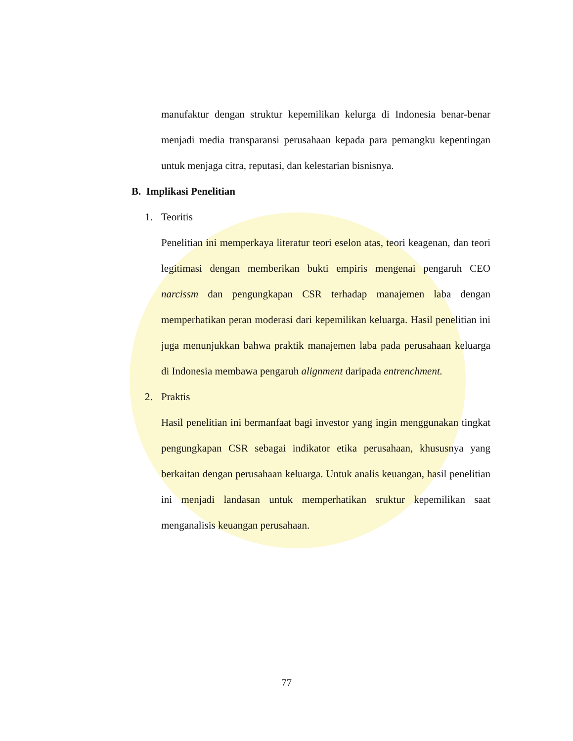manufaktur dengan struktur kepemilikan kelurga di Indonesia benar-benar menjadi media transparansi perusahaan kepada para pemangku kepentingan untuk menjaga citra, reputasi, dan kelestarian bisnisnya.
B. Implikasi Penelitian
1. Teoritis
Penelitian ini memperkaya literatur teori eselon atas, teori keagenan, dan teori legitimasi dengan memberikan bukti empiris mengenai pengaruh CEO narcissm dan pengungkapan CSR terhadap manajemen laba dengan memperhatikan peran moderasi dari kepemilikan keluarga. Hasil penelitian ini juga menunjukkan bahwa praktik manajemen laba pada perusahaan keluarga di Indonesia membawa pengaruh alignment daripada entrenchment.
2. Praktis
Hasil penelitian ini bermanfaat bagi investor yang ingin menggunakan tingkat pengungkapan CSR sebagai indikator etika perusahaan, khususnya yang berkaitan dengan perusahaan keluarga. Untuk analis keuangan, hasil penelitian ini menjadi landasan untuk memperhatikan sruktur kepemilikan saat menganalisis keuangan perusahaan.
77